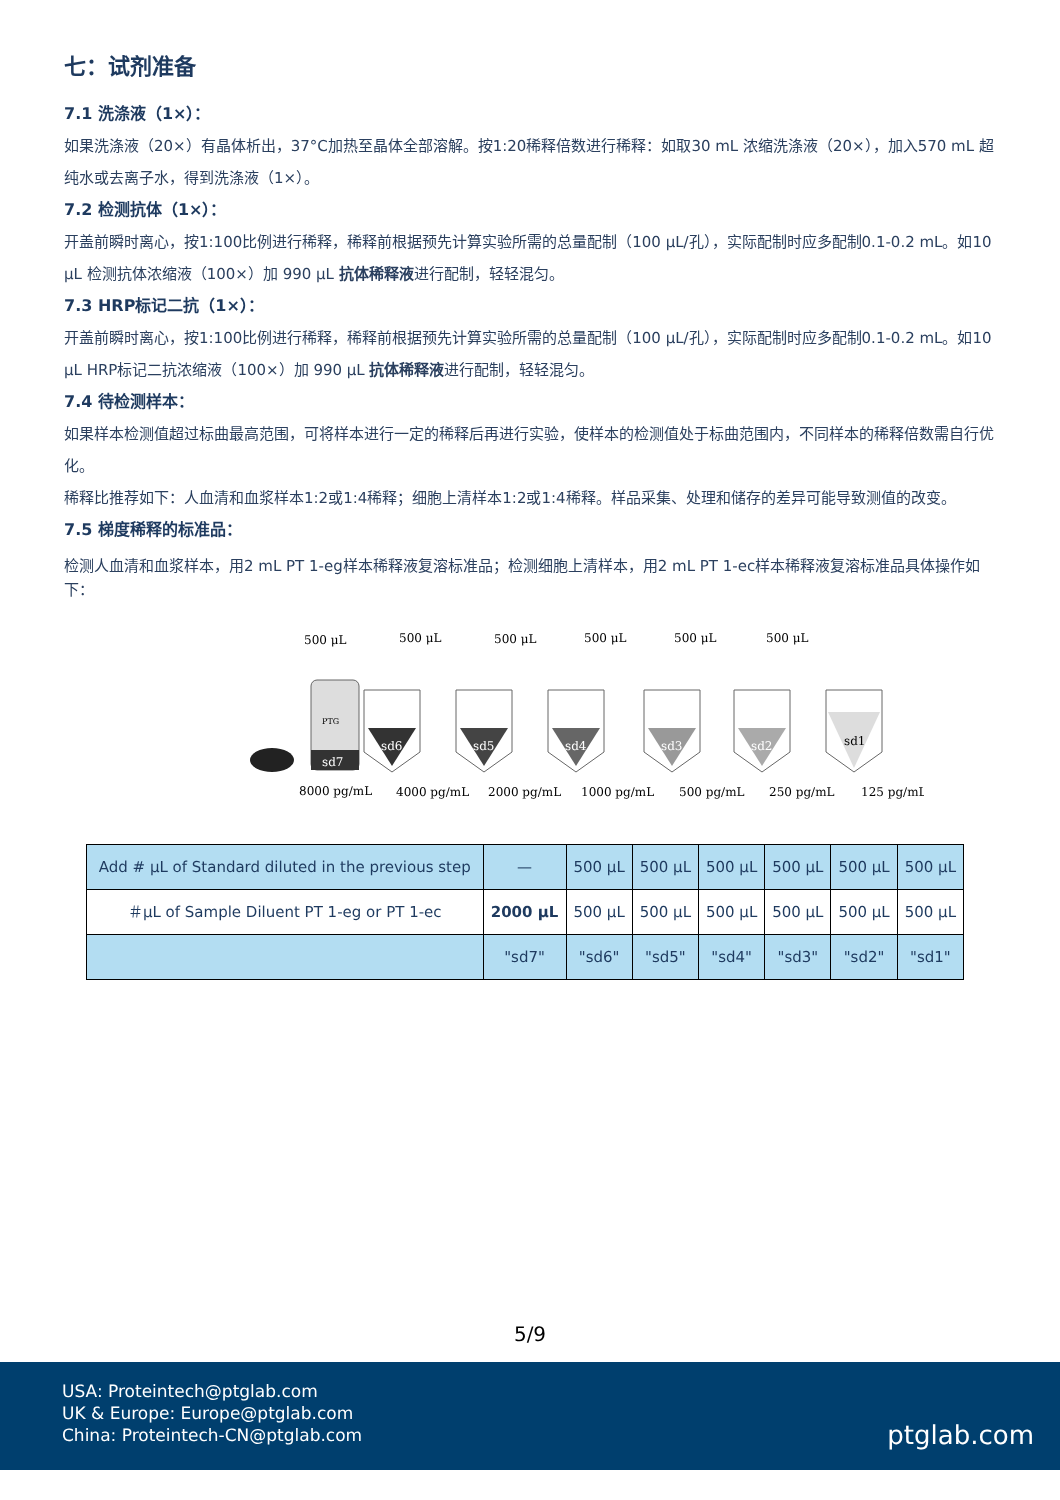七：试剂准备
7.1 洗涤液（1×）：
如果洗涤液（20×）有晶体析出，37°C加热至晶体全部溶解。按1:20稀释倍数进行稀释：如取30 mL 浓缩洗涤液（20×），加入570 mL 超纯水或去离子水，得到洗涤液（1×）。
7.2 检测抗体（1×）：
开盖前瞬时离心，按1:100比例进行稀释，稀释前根据预先计算实验所需的总量配制（100 μL/孔），实际配制时应多配制0.1-0.2 mL。如10 μL 检测抗体浓缩液（100×）加 990 μL 抗体稀释液进行配制，轻轻混匀。
7.3 HRP标记二抗（1×）：
开盖前瞬时离心，按1:100比例进行稀释，稀释前根据预先计算实验所需的总量配制（100 μL/孔），实际配制时应多配制0.1-0.2 mL。如10 μL HRP标记二抗浓缩液（100×）加 990 μL 抗体稀释液进行配制，轻轻混匀。
7.4 待检测样本：
如果样本检测值超过标曲最高范围，可将样本进行一定的稀释后再进行实验，使样本的检测值处于标曲范围内，不同样本的稀释倍数需自行优化。
稀释比推荐如下：人血清和血浆样本1:2或1:4稀释；细胞上清样本1:2或1:4稀释。样品采集、处理和储存的差异可能导致测值的改变。
7.5 梯度稀释的标准品：
检测人血清和血浆样本，用2 mL PT 1-eg样本稀释液复溶标准品；检测细胞上清样本，用2 mL PT 1-ec样本稀释液复溶标准品具体操作如下：
500 μL
500 μL
500 μL
500 μL
500 μL
500 μL
PTG
sd7
sd6
sd5
sd4
sd3
sd2
sd1
8000 pg/mL
4000 pg/mL
2000 pg/mL
1000 pg/mL
500 pg/mL
250 pg/mL
125 pg/mL
| Add # μL of Standard diluted in the previous step | — | 500 μL | 500 μL | 500 μL | 500 μL | 500 μL | 500 μL |
| ＃μL of Sample Diluent PT 1-eg or PT 1-ec | 2000 μL | 500 μL | 500 μL | 500 μL | 500 μL | 500 μL | 500 μL |
| | "sd7" | "sd6" | "sd5" | "sd4" | "sd3" | "sd2" | "sd1" |
5/9
USA: Proteintech@ptglab.com
UK & Europe: Europe@ptglab.com
China: Proteintech-CN@ptglab.com
ptglab.com